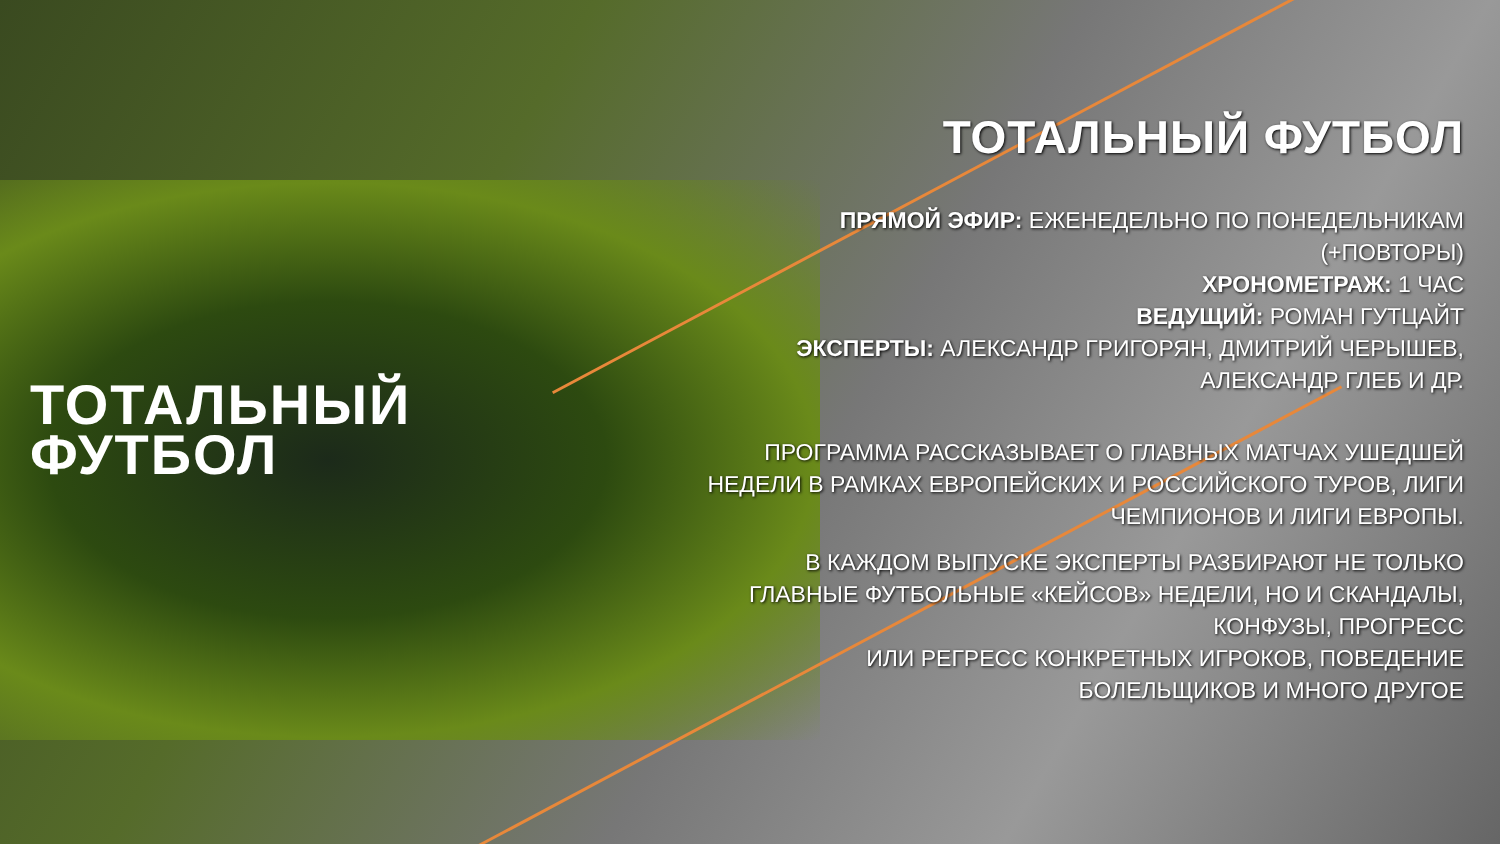ТОТАЛЬНЫЙ
ФУТБОЛ
ТОТАЛЬНЫЙ ФУТБОЛ
ПРЯМОЙ ЭФИР: ЕЖЕНЕДЕЛЬНО ПО ПОНЕДЕЛЬНИКАМ (+ПОВТОРЫ)
ХРОНОМЕТРАЖ: 1 ЧАС
ВЕДУЩИЙ: РОМАН ГУТЦАЙТ
ЭКСПЕРТЫ: АЛЕКСАНДР ГРИГОРЯН, ДМИТРИЙ ЧЕРЫШЕВ, АЛЕКСАНДР ГЛЕБ И ДР.
ПРОГРАММА РАССКАЗЫВАЕТ О ГЛАВНЫХ МАТЧАХ УШЕДШЕЙ НЕДЕЛИ В РАМКАХ ЕВРОПЕЙСКИХ И РОССИЙСКОГО ТУРОВ, ЛИГИ ЧЕМПИОНОВ И ЛИГИ ЕВРОПЫ.
В КАЖДОМ ВЫПУСКЕ ЭКСПЕРТЫ РАЗБИРАЮТ НЕ ТОЛЬКО ГЛАВНЫЕ ФУТБОЛЬНЫЕ «КЕЙСОВ» НЕДЕЛИ, НО И СКАНДАЛЫ, КОНФУЗЫ, ПРОГРЕСС
ИЛИ РЕГРЕСС КОНКРЕТНЫХ ИГРОКОВ, ПОВЕДЕНИЕ БОЛЕЛЬЩИКОВ И МНОГО ДРУГОЕ